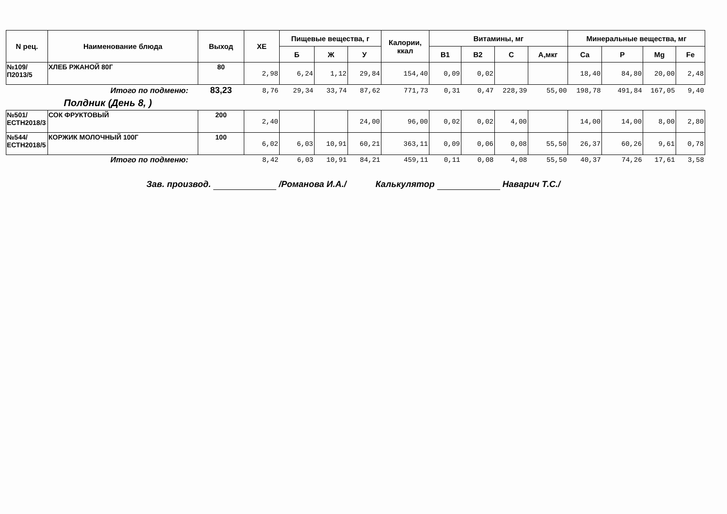| N рец. | Наименование блюда | Выход | ХЕ | Пищевые вещества, г | | | Калории, ккал | Витамины, мг | | | | Минеральные вещества, мг | | | |
| --- | --- | --- | --- | --- | --- | --- | --- | --- | --- | --- | --- | --- | --- | --- | --- |
| | | | | Б | Ж | У | | В1 | В2 | С | А,мкг | Са | Р | Mg | Fe |
| №109/П2013/5 | ХЛЕБ РЖАНОЙ 80Г | 80 | 2,98 | 6,24 | 1,12 | 29,84 | 154,40 | 0,09 | 0,02 | | | 18,40 | 84,80 | 20,00 | 2,48 |
| Итого по подменю: | | 83,23 | 8,76 | 29,34 | 33,74 | 87,62 | 771,73 | 0,31 | 0,47 | 228,39 | 55,00 | 198,78 | 491,84 | 167,05 | 9,40 |
| Полдник (День 8, ) | | | | | | | | | | | | | | | |
| №501/ЕСТН2018/3 | СОК ФРУКТОВЫЙ | 200 | 2,40 | | | 24,00 | 96,00 | 0,02 | 0,02 | 4,00 | | 14,00 | 14,00 | 8,00 | 2,80 |
| №544/ЕСТН2018/5 | КОРЖИК МОЛОЧНЫЙ 100Г | 100 | 6,02 | 6,03 | 10,91 | 60,21 | 363,11 | 0,09 | 0,06 | 0,08 | 55,50 | 26,37 | 60,26 | 9,61 | 0,78 |
| Итого по подменю: | | | 8,42 | 6,03 | 10,91 | 84,21 | 459,11 | 0,11 | 0,08 | 4,08 | 55,50 | 40,37 | 74,26 | 17,61 | 3,58 |
Зав. производ. /Романова И.А./ Калькулятор Наварич Т.С./